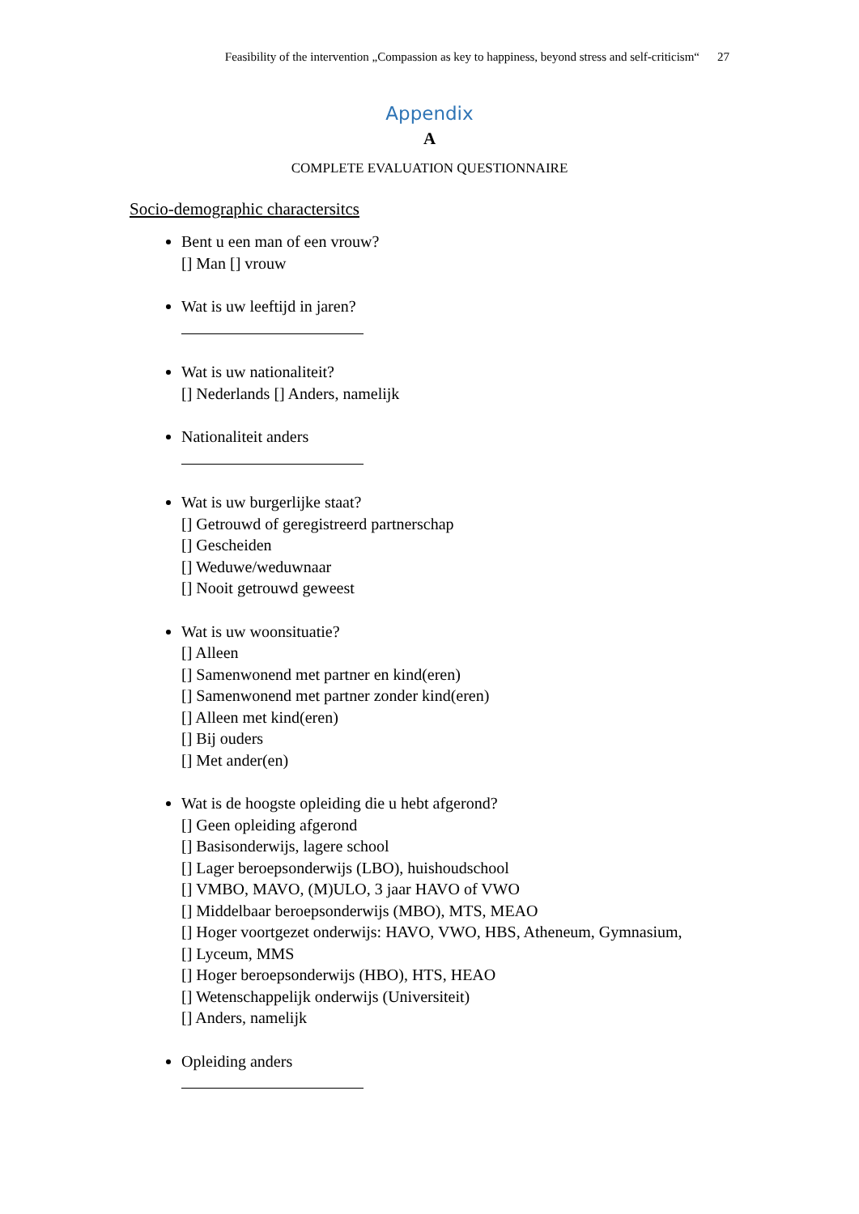Feasibility of the intervention „Compassion as key to happiness, beyond stress and self-criticism“27
Appendix
A
COMPLETE EVALUATION QUESTIONNAIRE
Socio-demographic charactersitcs
Bent u een man of een vrouw?
[] Man [] vrouw
Wat is uw leeftijd in jaren?
Wat is uw nationaliteit?
[] Nederlands [] Anders, namelijk
Nationaliteit anders
Wat is uw burgerlijke staat?
[] Getrouwd of geregistreerd partnerschap
[] Gescheiden
[] Weduwe/weduwnaar
[] Nooit getrouwd geweest
Wat is uw woonsituatie?
[] Alleen
[] Samenwonend met partner en kind(eren)
[] Samenwonend met partner zonder kind(eren)
[] Alleen met kind(eren)
[] Bij ouders
[] Met ander(en)
Wat is de hoogste opleiding die u hebt afgerond?
[] Geen opleiding afgerond
[] Basisonderwijs, lagere school
[] Lager beroepsonderwijs (LBO), huishoudschool
[] VMBO, MAVO, (M)ULO, 3 jaar HAVO of VWO
[] Middelbaar beroepsonderwijs (MBO), MTS, MEAO
[] Hoger voortgezet onderwijs: HAVO, VWO, HBS, Atheneum, Gymnasium,
[] Lyceum, MMS
[] Hoger beroepsonderwijs (HBO), HTS, HEAO
[] Wetenschappelijk onderwijs (Universiteit)
[] Anders, namelijk
Opleiding anders